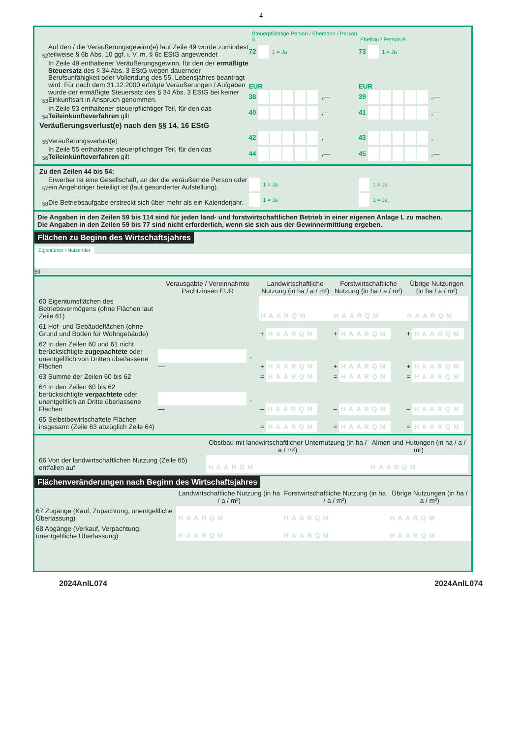- 4 -
Steuerpflichtige Person / Ehemann / Person A Ehefrau / Person B
52 Auf den / die Veräußerungsgewinn(e) laut Zeile 49 wurde zumindest teilweise § 6b Abs. 10 ggf. i. V. m. § 6c EStG angewendet 72 1 = Ja 73 1 = Ja
53 In Zeile 49 enthaltener Veräußerungsgewinn, für den der ermäßigte Steuersatz des § 34 Abs. 3 EStG wegen dauernder Berufsunfähigkeit oder Vollendung des 55. Lebensjahres beantragt wird. Für nach dem 31.12.2000 erfolgte Veräußerungen / Aufgaben wurde der ermäßigte Steuersatz des § 34 Abs. 3 EStG bei keiner Einkunftsart in Anspruch genommen. EUR
38 ,— EUR
39 ,—
54 In Zeile 53 enthaltener steuerpflichtiger Teil, für den das Teileinkünfteverfahren gilt 40 ,— 41 ,—
Veräußerungsverlust(e) nach den §§ 14, 16 EStG
55 Veräußerungsverlust(e) 42 ,— 43 ,—
56 In Zeile 55 enthaltener steuerpflichtiger Teil, für den das Teileinkünfteverfahren gilt 44 ,— 45 ,—
Zu den Zeilen 44 bis 54:
57 Erwerber ist eine Gesellschaft, an der die veräußernde Person oder ein Angehöriger beteiligt ist (laut gesonderter Aufstellung). 1 = Ja 1 = Ja
58 Die Betriebsaufgabe erstreckt sich über mehr als ein Kalenderjahr. 1 = Ja 1 = Ja
Die Angaben in den Zeilen 59 bis 114 sind für jeden land- und forstwirtschaftlichen Betrieb in einer eigenen Anlage L zu machen.
Die Angaben in den Zeilen 59 bis 77 sind nicht erforderlich, wenn sie sich aus der Gewinnermittlung ergeben.
Flächen zu Beginn des Wirtschaftsjahres
Eigentümer / Nutzender
59
| | Verausgabte / Vereinnahmte Pachtzinsen EUR | Landwirtschaftliche Nutzung (in ha / a / m²) | Forstwirtschaftliche Nutzung (in ha / a / m²) | Übrige Nutzungen (in ha / a / m²) |
| --- | --- | --- | --- | --- |
| 60 Eigentumsflächen des Betriebsvermögens (ohne Flächen laut Zeile 61) | | HAARQM | HAARQM | HAARQM |
| 61 Hof- und Gebäudeflächen (ohne Grund und Boden für Wohngebäude) | | + HAARQM | + HAARQM | + HAARQM |
| 62 In den Zeilen 60 und 61 nicht berücksichtigte zugepachtete oder unentgeltlich von Dritten überlassene Flächen | ,— | + HAARQM | + HAARQM | + HAARQM |
| 63 Summe der Zeilen 60 bis 62 | | = HAARQM | = HAARQM | = HAARQM |
| 64 In den Zeilen 60 bis 62 berücksichtigte verpachtete oder unentgeltlich an Dritte überlassene Flächen | ,— | – HAARQM | – HAARQM | – HAARQM |
| 65 Selbstbewirtschaftete Flächen insgesamt (Zeile 63 abzüglich Zeile 64) | | = HAARQM | = HAARQM | = HAARQM |
| | Obstbau mit landwirtschaftlicher Unternutzung (in ha / a / m²) | Almen und Hutungen (in ha / a / m²) |
| --- | --- | --- |
| 66 Von der landwirtschaftlichen Nutzung (Zeile 65) entfallen auf | HAARQM | HAARQM |
Flächenveränderungen nach Beginn des Wirtschaftsjahres
| | Landwirtschaftliche Nutzung (in ha / a / m²) | Forstwirtschaftliche Nutzung (in ha / a / m²) | Übrige Nutzungen (in ha / a / m²) |
| --- | --- | --- | --- |
| 67 Zugänge (Kauf, Zupachtung, unentgeltliche Überlassung) | HAARQM | HAARQM | HAARQM |
| 68 Abgänge (Verkauf, Verpachtung, unentgeltliche Überlassung) | HAARQM | HAARQM | HAARQM |
2024AnlL074 2024AnlL074